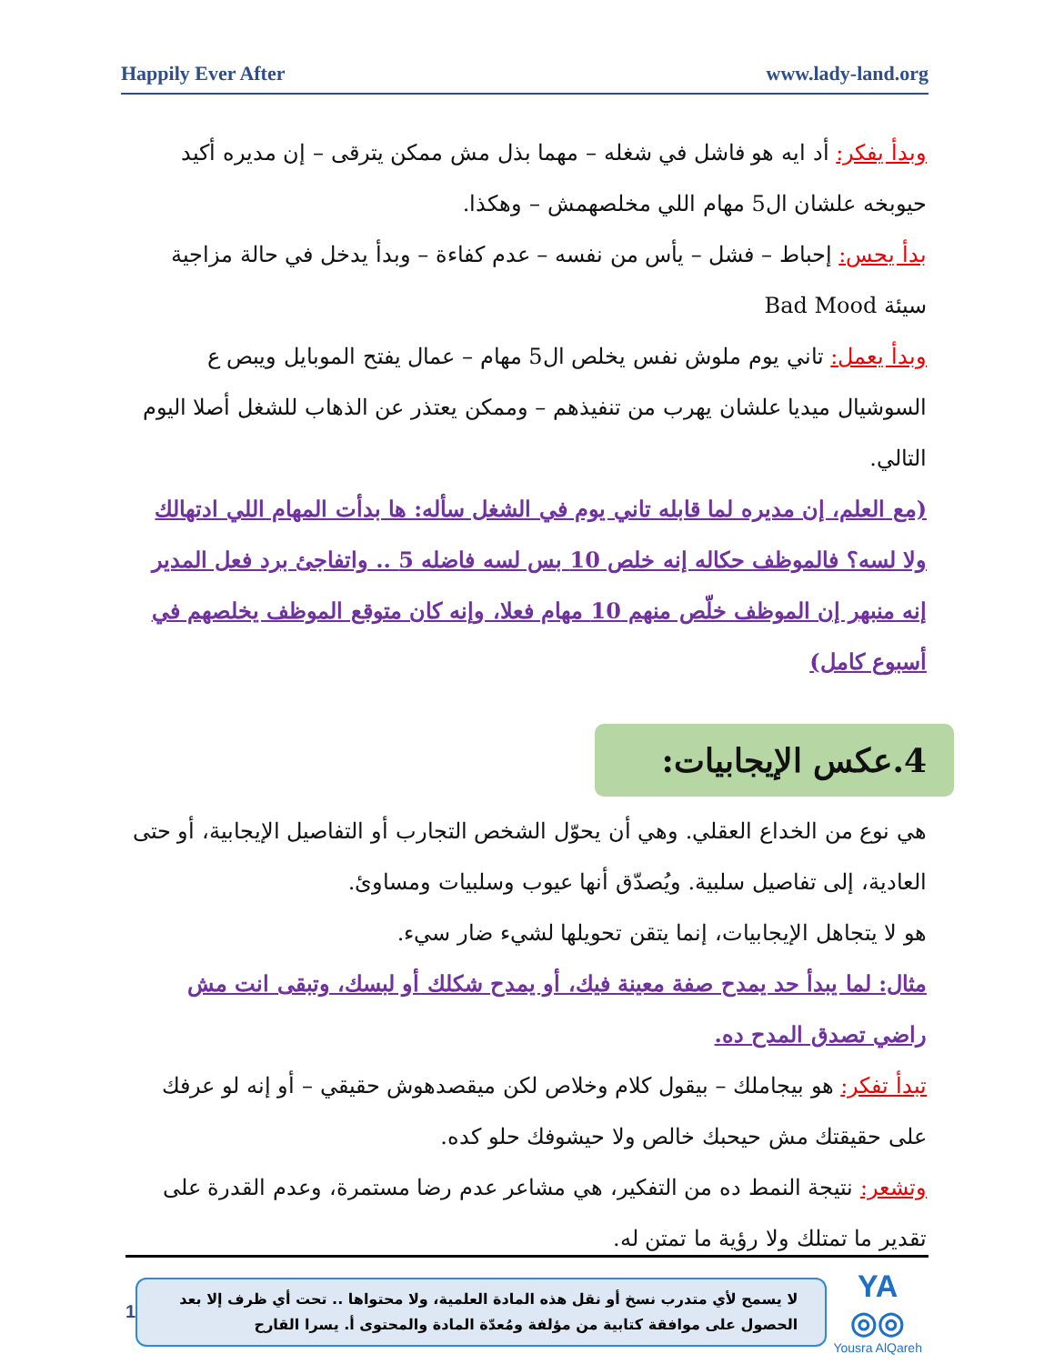Happily Ever After www.lady-land.org
وبدأ يفكر: أد ايه هو فاشل في شغله – مهما بذل مش ممكن يترقى – إن مديره أكيد حيوبخه علشان ال5 مهام اللي مخلصهمش – وهكذا.
بدأ يحس: إحباط – فشل – يأس من نفسه – عدم كفاءة – وبدأ يدخل في حالة مزاجية سيئة Bad Mood
وبدأ يعمل: تاني يوم ملوش نفس يخلص ال5 مهام – عمال يفتح الموبايل ويبص ع السوشيال ميديا علشان يهرب من تنفيذهم – وممكن يعتذر عن الذهاب للشغل أصلا اليوم التالي.
(مع العلم، إن مديره لما قابله تاني يوم في الشغل سأله: ها بدأت المهام اللي ادتهالك ولا لسه؟ فالموظف حكاله إنه خلص 10 بس لسه فاضله 5 .. واتفاجئ برد فعل المدير إنه منبهر إن الموظف خلّص منهم 10 مهام فعلا، وإنه كان متوقع الموظف يخلصهم في أسبوع كامل)
4.عكس الإيجابيات:
هي نوع من الخداع العقلي. وهي أن يحوّل الشخص التجارب أو التفاصيل الإيجابية، أو حتى العادية، إلى تفاصيل سلبية. ويُصدّق أنها عيوب وسلبيات ومساوئ.
هو لا يتجاهل الإيجابيات، إنما يتقن تحويلها لشيء ضار سيء.
مثال: لما يبدأ حد يمدح صفة معينة فيك، أو يمدح شكلك أو لبسك، وتبقى انت مش راضي تصدق المدح ده.
تبدأ تفكر: هو بيجاملك – بيقول كلام وخلاص لكن ميقصدهوش حقيقي – أو إنه لو عرفك على حقيقتك مش حيحبك خالص ولا حيشوفك حلو كده.
وتشعر: نتيجة النمط ده من التفكير، هي مشاعر عدم رضا مستمرة، وعدم القدرة على تقدير ما تمتلك ولا رؤية ما تمتن له.
1
لا يسمح لأي متدرب نسخ أو نقل هذه المادة العلمية، ولا محتواها .. تحت أي ظرف إلا بعد الحصول على موافقة كتابية من مؤلفة ومُعدّة المادة والمحتوى أ. يسرا القارح
YA ◎◎
Yousra AlQareh